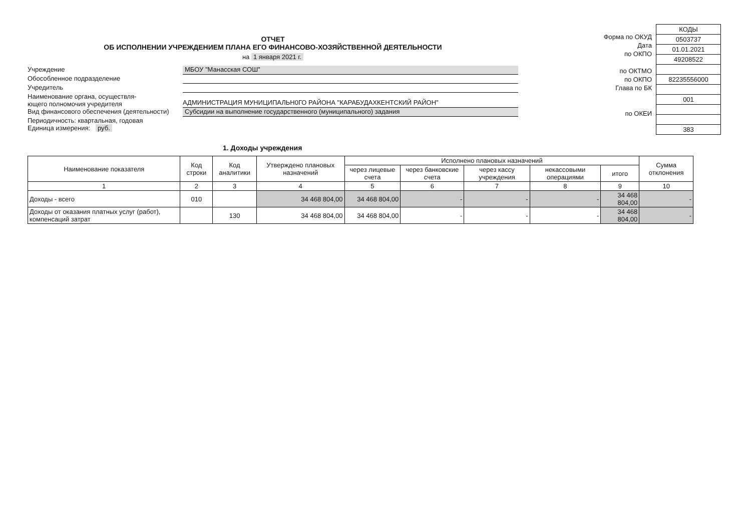ОТЧЕТ
ОБ ИСПОЛНЕНИИ УЧРЕЖДЕНИЕМ ПЛАНА ЕГО ФИНАНСОВО-ХОЗЯЙСТВЕННОЙ ДЕЯТЕЛЬНОСТИ
на 1 января 2021 г.
Учреждение МБОУ "Манасская СОШ"
Обособленное подразделение
Учредитель
Наименование органа, осуществля-
ющего полномочия учредителя
АДМИНИСТРАЦИЯ МУНИЦИПАЛЬН0ГО РАЙОНА "КАРАБУДАХКЕНТСКИЙ РАЙОН"
Вид финансового обеспечения (деятельности)
Субсидии на выполнение государственного (муниципального) задания
Периодичность: квартальная, годовая
Единица измерения: руб.
Форма по ОКУД
Дата
по ОКПО
по ОКТМО
по ОКПО
Глава по БК
по ОКЕИ
| КОДЫ |
| 0503737 |
| 01.01.2021 |
| 49208522 |
| 82235556000 |
| 001 |
| 383 |
1. Доходы учреждения
| Наименование показателя | Код строки | Код аналитики | Утверждено плановых назначений | Исполнено плановых назначений | | | | | Сумма отклонения |
| --- | --- | --- | --- | --- | --- | --- | --- | --- | --- |
| | | | | через лицевые счета | через банковские счета | через кассу учреждения | некассовыми операциями | итого | |
| 1 | 2 | 3 | 4 | 5 | 6 | 7 | 8 | 9 | 10 |
| Доходы - всего | 010 | | 34 468 804,00 | 34 468 804,00 | - | - | - | 34 468 804,00 | - |
| Доходы от оказания платных услуг (работ), компенсаций затрат | | 130 | 34 468 804,00 | 34 468 804,00 | - | - | - | 34 468 804,00 | - |